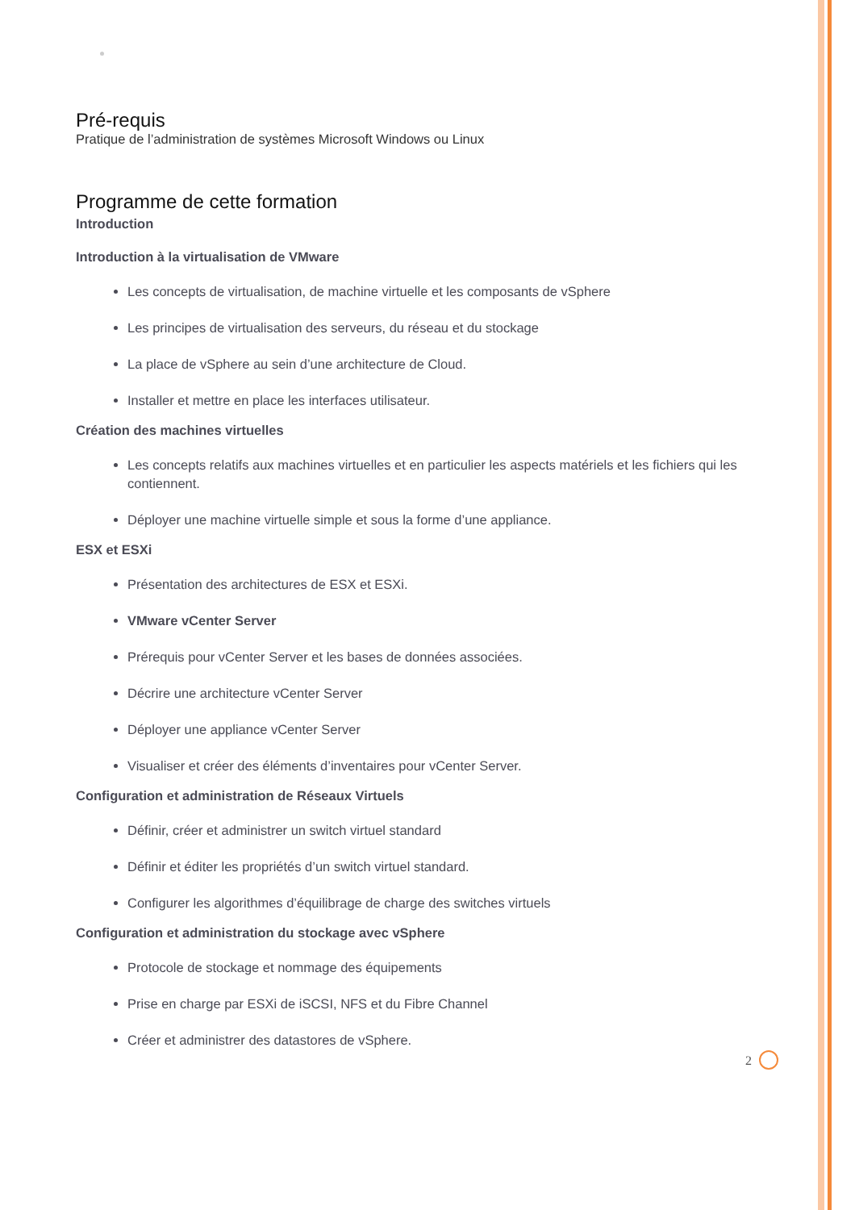Pré-requis
Pratique de l’administration de systèmes Microsoft Windows ou Linux
Programme de cette formation
Introduction
Introduction à la virtualisation de VMware
Les concepts de virtualisation, de machine virtuelle et les composants de vSphere
Les principes de virtualisation des serveurs, du réseau et du stockage
La place de vSphere au sein d’une architecture de Cloud.
Installer et mettre en place les interfaces utilisateur.
Création des machines virtuelles
Les concepts relatifs aux machines virtuelles et en particulier les aspects matériels et les fichiers qui les contiennent.
Déployer une machine virtuelle simple et sous la forme d’une appliance.
ESX et ESXi
Présentation des architectures de ESX et ESXi.
VMware vCenter Server
Prérequis pour vCenter Server et les bases de données associées.
Décrire une architecture vCenter Server
Déployer une appliance vCenter Server
Visualiser et créer des éléments d’inventaires pour vCenter Server.
Configuration et administration de Réseaux Virtuels
Définir, créer et administrer un switch virtuel standard
Définir et éditer les propriétés d’un switch virtuel standard.
Configurer les algorithmes d’équilibrage de charge des switches virtuels
Configuration et administration du stockage avec vSphere
Protocole de stockage et nommage des équipements
Prise en charge par ESXi de iSCSI, NFS et du Fibre Channel
Créer et administrer des datastores de vSphere.
2